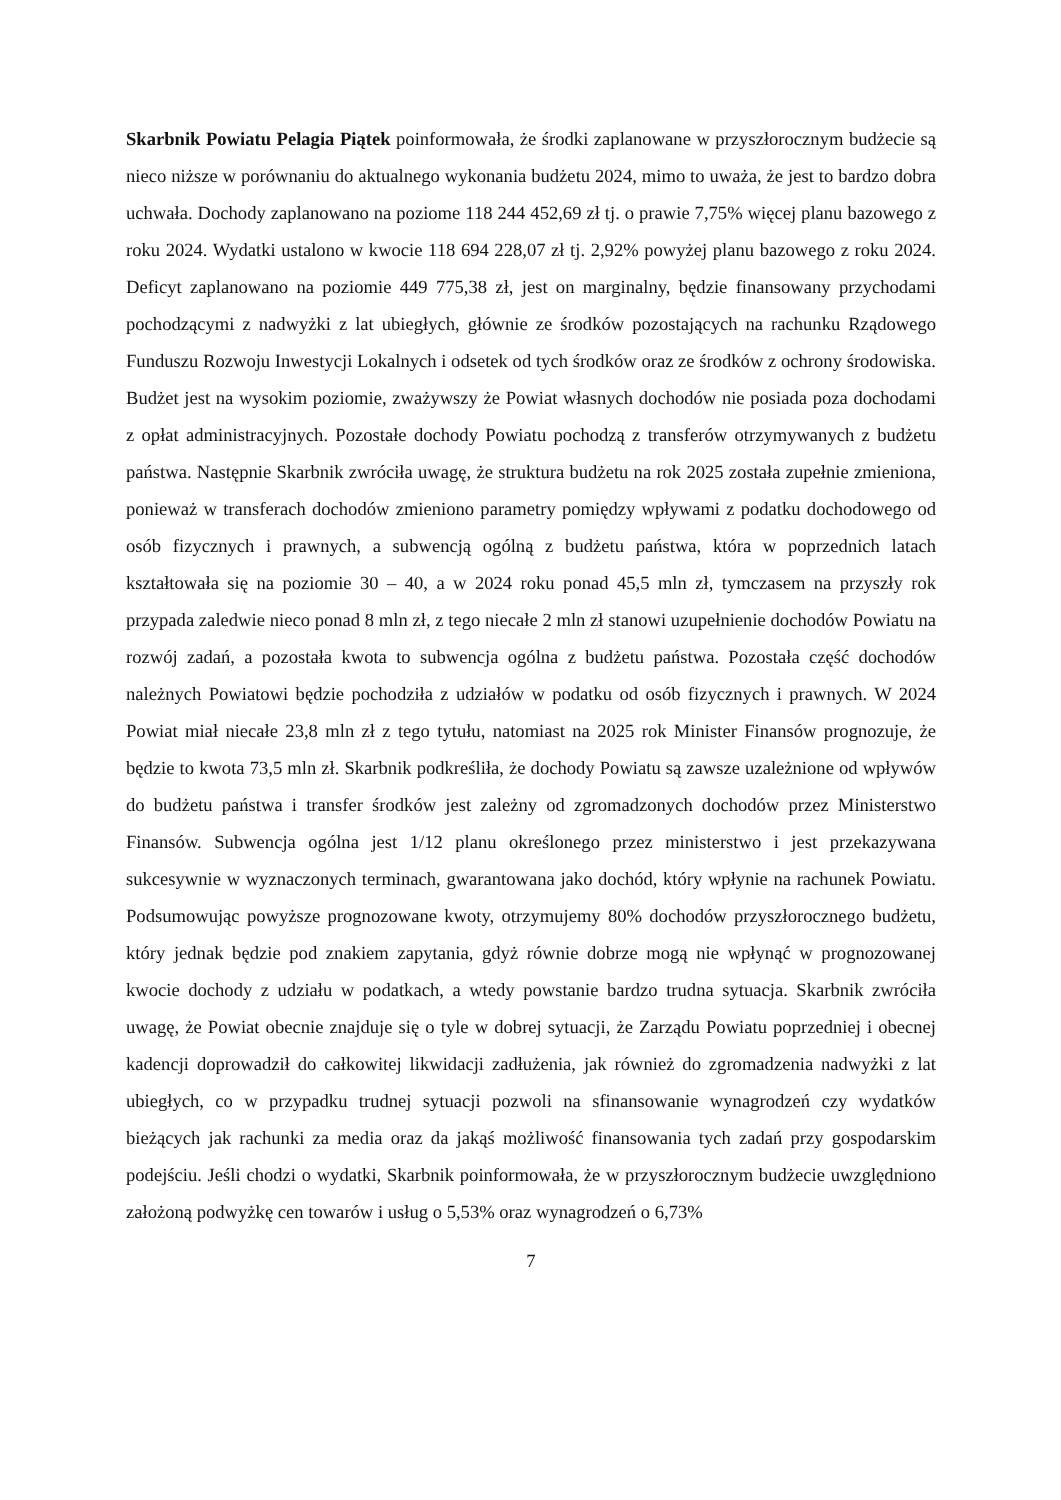Skarbnik Powiatu Pelagia Piątek poinformowała, że środki zaplanowane w przyszłorocznym budżecie są nieco niższe w porównaniu do aktualnego wykonania budżetu 2024, mimo to uważa, że jest to bardzo dobra uchwała. Dochody zaplanowano na poziome 118 244 452,69 zł tj. o prawie 7,75% więcej planu bazowego z roku 2024. Wydatki ustalono w kwocie 118 694 228,07 zł tj. 2,92% powyżej planu bazowego z roku 2024. Deficyt zaplanowano na poziomie 449 775,38 zł, jest on marginalny, będzie finansowany przychodami pochodzącymi z nadwyżki z lat ubiegłych, głównie ze środków pozostających na rachunku Rządowego Funduszu Rozwoju Inwestycji Lokalnych i odsetek od tych środków oraz ze środków z ochrony środowiska. Budżet jest na wysokim poziomie, zważywszy że Powiat własnych dochodów nie posiada poza dochodami z opłat administracyjnych. Pozostałe dochody Powiatu pochodzą z transferów otrzymywanych z budżetu państwa. Następnie Skarbnik zwróciła uwagę, że struktura budżetu na rok 2025 została zupełnie zmieniona, ponieważ w transferach dochodów zmieniono parametry pomiędzy wpływami z podatku dochodowego od osób fizycznych i prawnych, a subwencją ogólną z budżetu państwa, która w poprzednich latach kształtowała się na poziomie 30 – 40, a w 2024 roku ponad 45,5 mln zł, tymczasem na przyszły rok przypada zaledwie nieco ponad 8 mln zł, z tego niecałe 2 mln zł stanowi uzupełnienie dochodów Powiatu na rozwój zadań, a pozostała kwota to subwencja ogólna z budżetu państwa. Pozostała część dochodów należnych Powiatowi będzie pochodziła z udziałów w podatku od osób fizycznych i prawnych. W 2024 Powiat miał niecałe 23,8 mln zł z tego tytułu, natomiast na 2025 rok Minister Finansów prognozuje, że będzie to kwota 73,5 mln zł. Skarbnik podkreśliła, że dochody Powiatu są zawsze uzależnione od wpływów do budżetu państwa i transfer środków jest zależny od zgromadzonych dochodów przez Ministerstwo Finansów. Subwencja ogólna jest 1/12 planu określonego przez ministerstwo i jest przekazywana sukcesywnie w wyznaczonych terminach, gwarantowana jako dochód, który wpłynie na rachunek Powiatu. Podsumowując powyższe prognozowane kwoty, otrzymujemy 80% dochodów przyszłorocznego budżetu, który jednak będzie pod znakiem zapytania, gdyż równie dobrze mogą nie wpłynąć w prognozowanej kwocie dochody z udziału w podatkach, a wtedy powstanie bardzo trudna sytuacja. Skarbnik zwróciła uwagę, że Powiat obecnie znajduje się o tyle w dobrej sytuacji, że Zarządu Powiatu poprzedniej i obecnej kadencji doprowadził do całkowitej likwidacji zadłużenia, jak również do zgromadzenia nadwyżki z lat ubiegłych, co w przypadku trudnej sytuacji pozwoli na sfinansowanie wynagrodzeń czy wydatków bieżących jak rachunki za media oraz da jakąś możliwość finansowania tych zadań przy gospodarskim podejściu. Jeśli chodzi o wydatki, Skarbnik poinformowała, że w przyszłorocznym budżecie uwzględniono założoną podwyżkę cen towarów i usług o 5,53% oraz wynagrodzeń o 6,73%
7